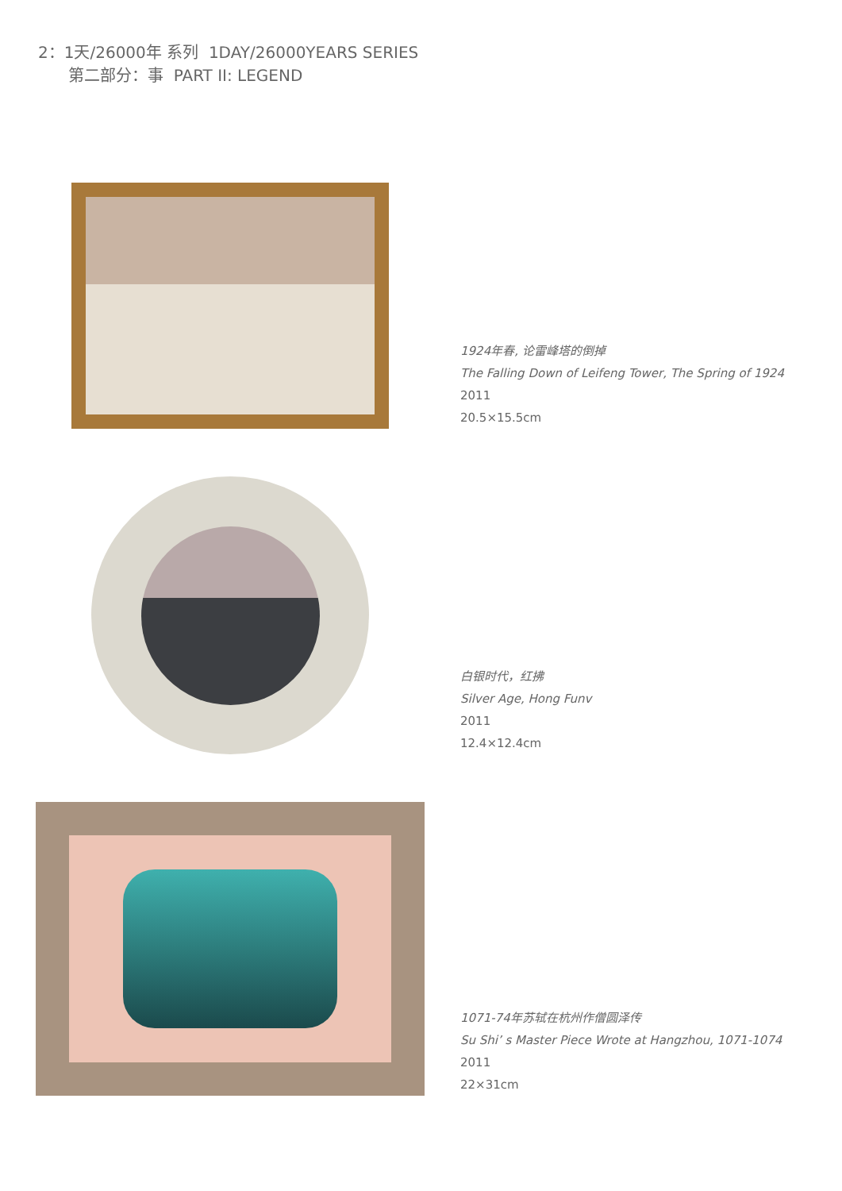2：1天/26000年 系列 1DAY/26000YEARS SERIES
第二部分：事 PART II: LEGEND
1924年春, 论雷峰塔的倒掉
The Falling Down of Leifeng Tower, The Spring of 1924
2011
20.5×15.5cm
白银时代，红拂
Silver Age, Hong Funv
2011
12.4×12.4cm
1071-74年苏轼在杭州作僧圆泽传
Su Shi’ s Master Piece Wrote at Hangzhou, 1071-1074
2011
22×31cm